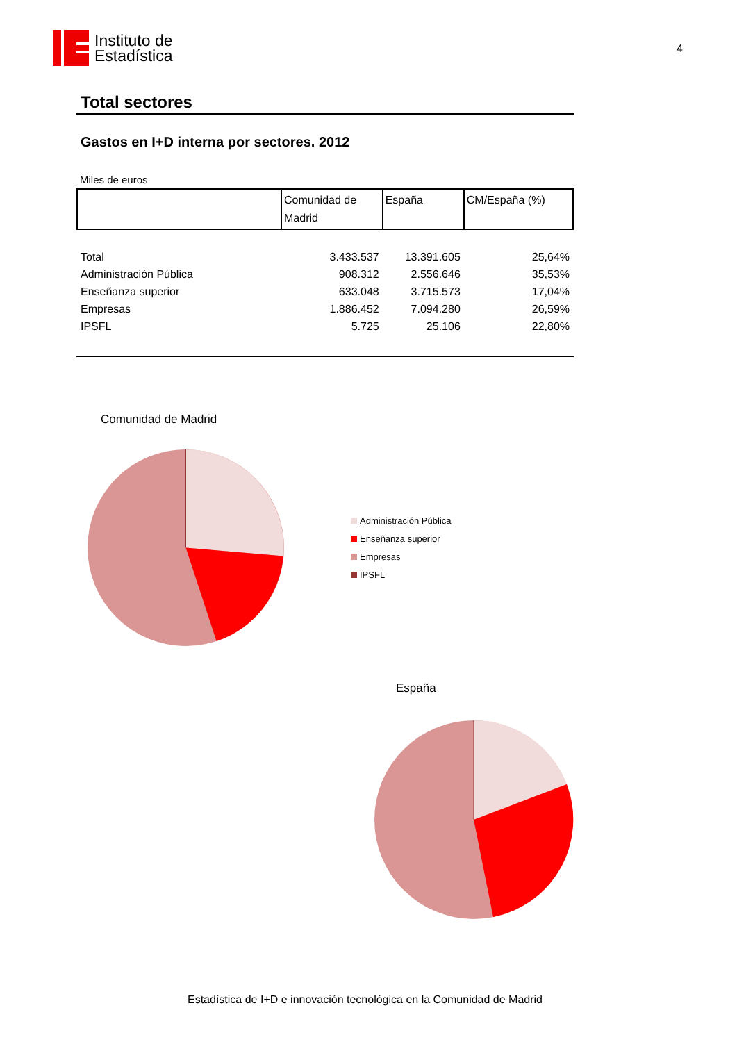Instituto de
Estadística
4
Total sectores
Gastos en I+D interna por sectores. 2012
Miles de euros
| | Comunidad de Madrid | España | CM/España (%) |
| --- | --- | --- | --- |
| Total | 3.433.537 | 13.391.605 | 25,64% |
| Administración Pública | 908.312 | 2.556.646 | 35,53% |
| Enseñanza superior | 633.048 | 3.715.573 | 17,04% |
| Empresas | 1.886.452 | 7.094.280 | 26,59% |
| IPSFL | 5.725 | 25.106 | 22,80% |
Comunidad de Madrid
Administración Pública
Enseñanza superior
Empresas
IPSFL
España
Estadística de I+D e innovación tecnológica en la Comunidad de Madrid